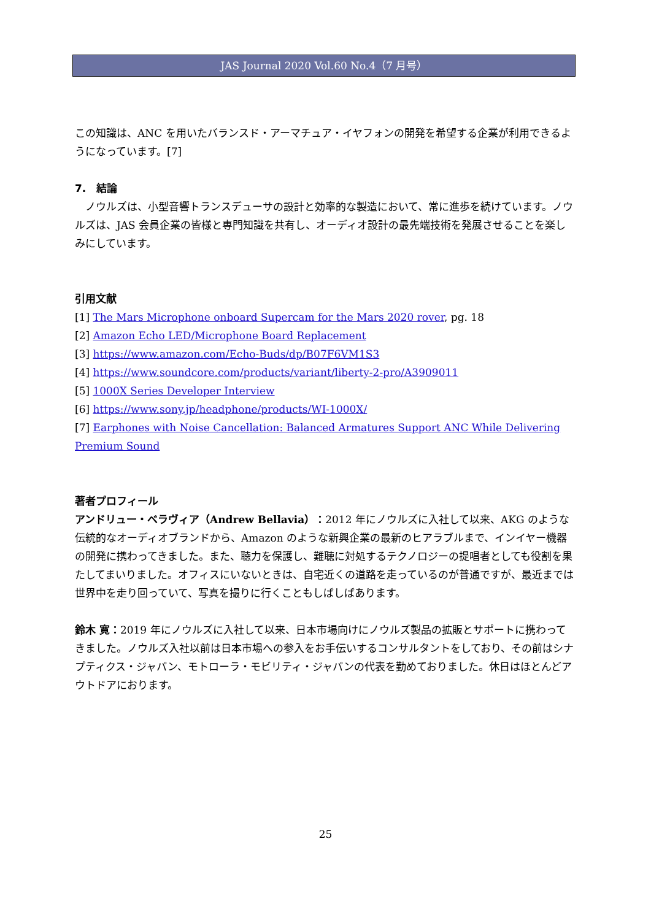JAS Journal 2020 Vol.60 No.4（7 月号）
この知識は、ANC を用いたバランスド・アーマチュア・イヤフォンの開発を希望する企業が利用できるようになっています。[7]
7.　結論
　ノウルズは、小型音響トランスデューサの設計と効率的な製造において、常に進歩を続けています。ノウルズは、JAS 会員企業の皆様と専門知識を共有し、オーディオ設計の最先端技術を発展させることを楽しみにしています。
引用文献
[1] The Mars Microphone onboard Supercam for the Mars 2020 rover, pg. 18
[2] Amazon Echo LED/Microphone Board Replacement
[3] https://www.amazon.com/Echo-Buds/dp/B07F6VM1S3
[4] https://www.soundcore.com/products/variant/liberty-2-pro/A3909011
[5] 1000X Series Developer Interview
[6] https://www.sony.jp/headphone/products/WI-1000X/
[7] Earphones with Noise Cancellation: Balanced Armatures Support ANC While Delivering Premium Sound
著者プロフィール
アンドリュー・ベラヴィア（Andrew Bellavia）：2012 年にノウルズに入社して以来、AKG のような伝統的なオーディオブランドから、Amazon のような新興企業の最新のヒアラブルまで、インイヤー機器の開発に携わってきました。また、聴力を保護し、難聴に対処するテクノロジーの提唱者としても役割を果たしてまいりました。オフィスにいないときは、自宅近くの道路を走っているのが普通ですが、最近までは世界中を走り回っていて、写真を撮りに行くこともしばしばあります。
鈴木 寛：2019 年にノウルズに入社して以来、日本市場向けにノウルズ製品の拡販とサポートに携わってきました。ノウルズ入社以前は日本市場への参入をお手伝いするコンサルタントをしており、その前はシナプティクス・ジャパン、モトローラ・モビリティ・ジャパンの代表を勤めておりました。休日はほとんどアウトドアにおります。
25